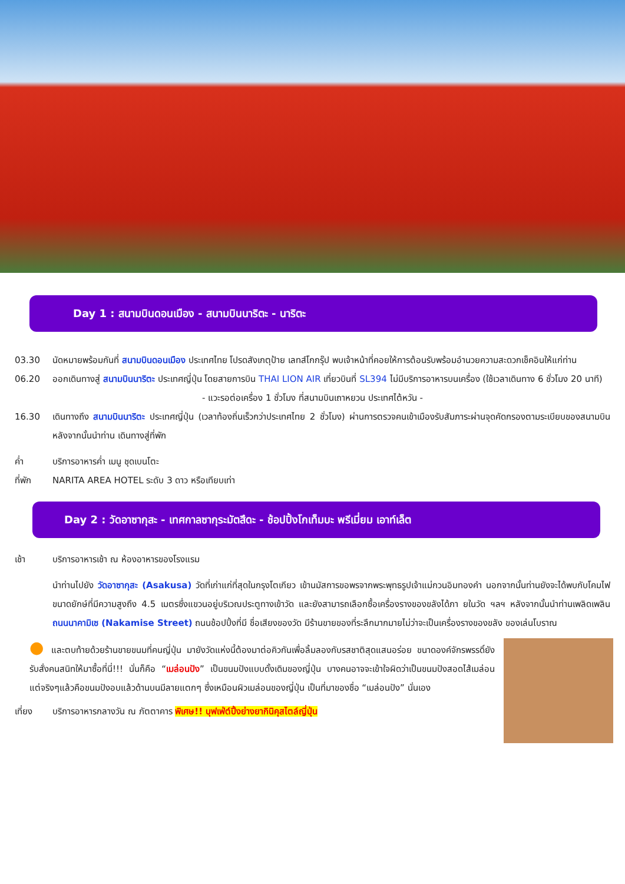Day 1 : สนามบินดอนเมือง - สนามบินนาริตะ - นาริตะ
03.30 นัดหมายพร้อมกันที่ สนามบินดอนเมือง ประเทศไทย โปรดสังเกตุป้าย เลทส์โกกรุ๊ป พบเจ้าหน้าที่คอยให้การต้อนรับพร้อมอำนวยความสะดวกเช็คอินให้แก่ท่าน
06.20 ออกเดินทางสู่ สนามบินนาริตะ ประเทศญี่ปุ่น โดยสายการบิน THAI LION AIR เที่ยวบินที่ SL394 ไม่มีบริการอาหารบนเครื่อง (ใช้เวลาเดินทาง 6 ชั่วโมง 20 นาที)
- แวะรอต่อเครื่อง 1 ชั่วโมง ที่สนามบินเถาหยวน ประเทศไต้หวัน -
16.30 เดินทางถึง สนามบินนาริตะ ประเทศญี่ปุ่น (เวลาท้องถิ่นเร็วกว่าประเทศไทย 2 ชั่วโมง) ผ่านการตรวจคนเข้าเมืองรับสัมภาระผ่านจุดคัดกรองตามระเบียบของสนามบิน หลังจากนั้นนำท่าน เดินทางสู่ที่พัก
ค่ำ บริการอาหารค่ำ เมนู ชุดเบนโตะ
ที่พัก NARITA AREA HOTEL ระดับ 3 ดาว หรือเทียบเท่า
Day 2 : วัดอาซากุสะ - เทศกาลซากุระมัตสึดะ - ช้อปปิ้งโกเท็มบะ พรีเมี่ยม เอาท์เล็ต
เช้า บริการอาหารเช้า ณ ห้องอาหารของโรงแรม
นำท่านไปยัง วัดอาซากุสะ (Asakusa) วัดที่เก่าแก่ที่สุดในกรุงโตเกียว เข้านมัสการขอพรจากพระพุทธรูปเจ้าแม่กวนอิมทองคำ นอกจากนั้นท่านยังจะได้พบกับโคมไฟขนาดยักษ์ที่มีความสูงถึง 4.5 เมตรซึ่งแขวนอยู่บริเวณประตูทางเข้าวัด และยังสามารถเลือกซื้อเครื่องรางของขลังได้ภา ยในวัด ฯลฯ หลังจากนั้นนำท่านเพลิดเพลิน ถนนนาคามิเซ (Nakamise Street) ถนนช้อปปิ้งที่มี ชื่อเสียงของวัด มีร้านขายของที่ระลึกมากมายไม่ว่าจะเป็นเครื่องรางของขลัง ของเล่นโบราณ
● และตบท้ายด้วยร้านขายขนมที่คนญี่ปุ่น มายังวัดแห่งนี้ต้องมาต่อคิวกันเพื่อลิ้มลองกับรสชาติสุดแสนอร่อย ขนาดองค์จักรพรรดิ์ยังรับสั่งคนสนิทให้มาซื้อที่นี่!!! นั่นก็คือ “เมล่อนปัง” เป็นขนมปังแบบดั้งเดิมของญี่ปุ่น บางคนอาจจะเข้าใจผิดว่าเป็นขนมปังสอดไส้เมล่อน แต่จริงๆแล้วคือขนมปังอบแล้วด้านบนมีลายแตกๆ ซึ่งเหมือนผิวเมล่อนของญี่ปุ่น เป็นที่มาของชื่อ “เมล่อนปัง” นั่นเอง
เที่ยง บริการอาหารกลางวัน ณ ภัตตาคาร พิเศษ!! บุฟเฟ่ต์ปิ้งย่างยากินิคุสไตล์ญี่ปุ่น